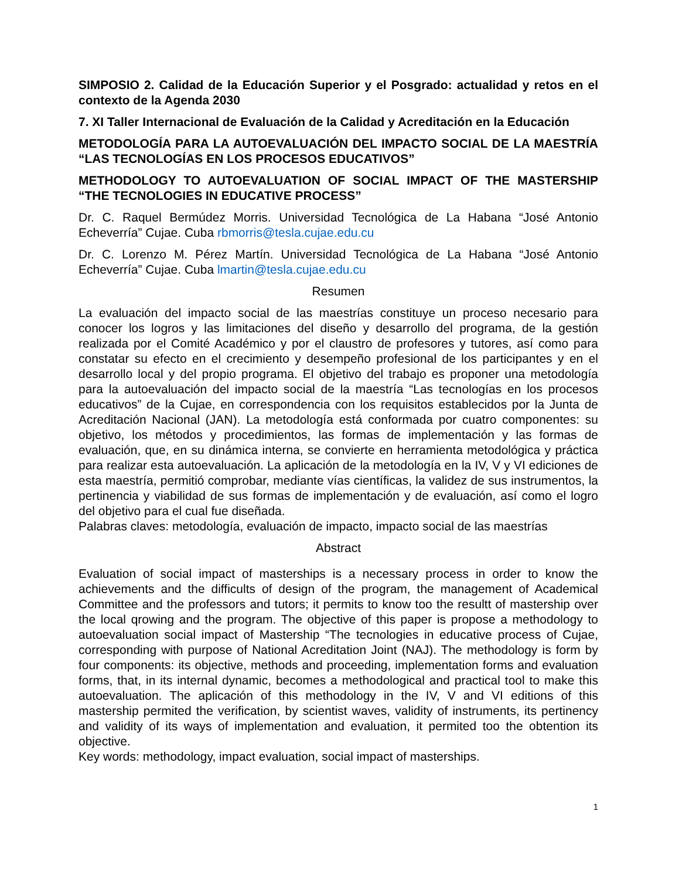SIMPOSIO 2. Calidad de la Educación Superior y el Posgrado: actualidad y retos en el contexto de la Agenda 2030
7. XI Taller Internacional de Evaluación de la Calidad y Acreditación en la Educación
METODOLOGÍA PARA LA AUTOEVALUACIÓN DEL IMPACTO SOCIAL DE LA MAESTRÍA “LAS TECNOLOGÍAS EN LOS PROCESOS EDUCATIVOS”
METHODOLOGY TO AUTOEVALUATION OF SOCIAL IMPACT OF THE MASTERSHIP “THE TECNOLOGIES IN EDUCATIVE PROCESS”
Dr. C. Raquel Bermúdez Morris. Universidad Tecnológica de La Habana “José Antonio Echeverría” Cujae. Cuba rbmorris@tesla.cujae.edu.cu
Dr. C. Lorenzo M. Pérez Martín. Universidad Tecnológica de La Habana “José Antonio Echeverría” Cujae. Cuba lmartin@tesla.cujae.edu.cu
Resumen
La evaluación del impacto social de las maestrías constituye un proceso necesario para conocer los logros y las limitaciones del diseño y desarrollo del programa, de la gestión realizada por el Comité Académico y por el claustro de profesores y tutores, así como para constatar su efecto en el crecimiento y desempeño profesional de los participantes y en el desarrollo local y del propio programa. El objetivo del trabajo es proponer una metodología para la autoevaluación del impacto social de la maestría “Las tecnologías en los procesos educativos” de la Cujae, en correspondencia con los requisitos establecidos por la Junta de Acreditación Nacional (JAN). La metodología está conformada por cuatro componentes: su objetivo, los métodos y procedimientos, las formas de implementación y las formas de evaluación, que, en su dinámica interna, se convierte en herramienta metodológica y práctica para realizar esta autoevaluación. La aplicación de la metodología en la IV, V y VI ediciones de esta maestría, permitió comprobar, mediante vías científicas, la validez de sus instrumentos, la pertinencia y viabilidad de sus formas de implementación y de evaluación, así como el logro del objetivo para el cual fue diseñada.
Palabras claves: metodología, evaluación de impacto, impacto social de las maestrías
Abstract
Evaluation of social impact of masterships is a necessary process in order to know the achievements and the difficults of design of the program, the management of Academical Committee and the professors and tutors; it permits to know too the resultt of mastership over the local qrowing and the program. The objective of this paper is propose a methodology to autoevaluation social impact of Mastership “The tecnologies in educative process of Cujae, corresponding with purpose of National Acreditation Joint (NAJ). The methodology is form by four components: its objective, methods and proceeding, implementation forms and evaluation forms, that, in its internal dynamic, becomes a methodological and practical tool to make this autoevaluation. The aplicación of this methodology in the IV, V and VI editions of this mastership permited the verification, by scientist waves, validity of instruments, its pertinency and validity of its ways of implementation and evaluation, it permited too the obtention its objective.
Key words: methodology, impact evaluation, social impact of masterships.
1